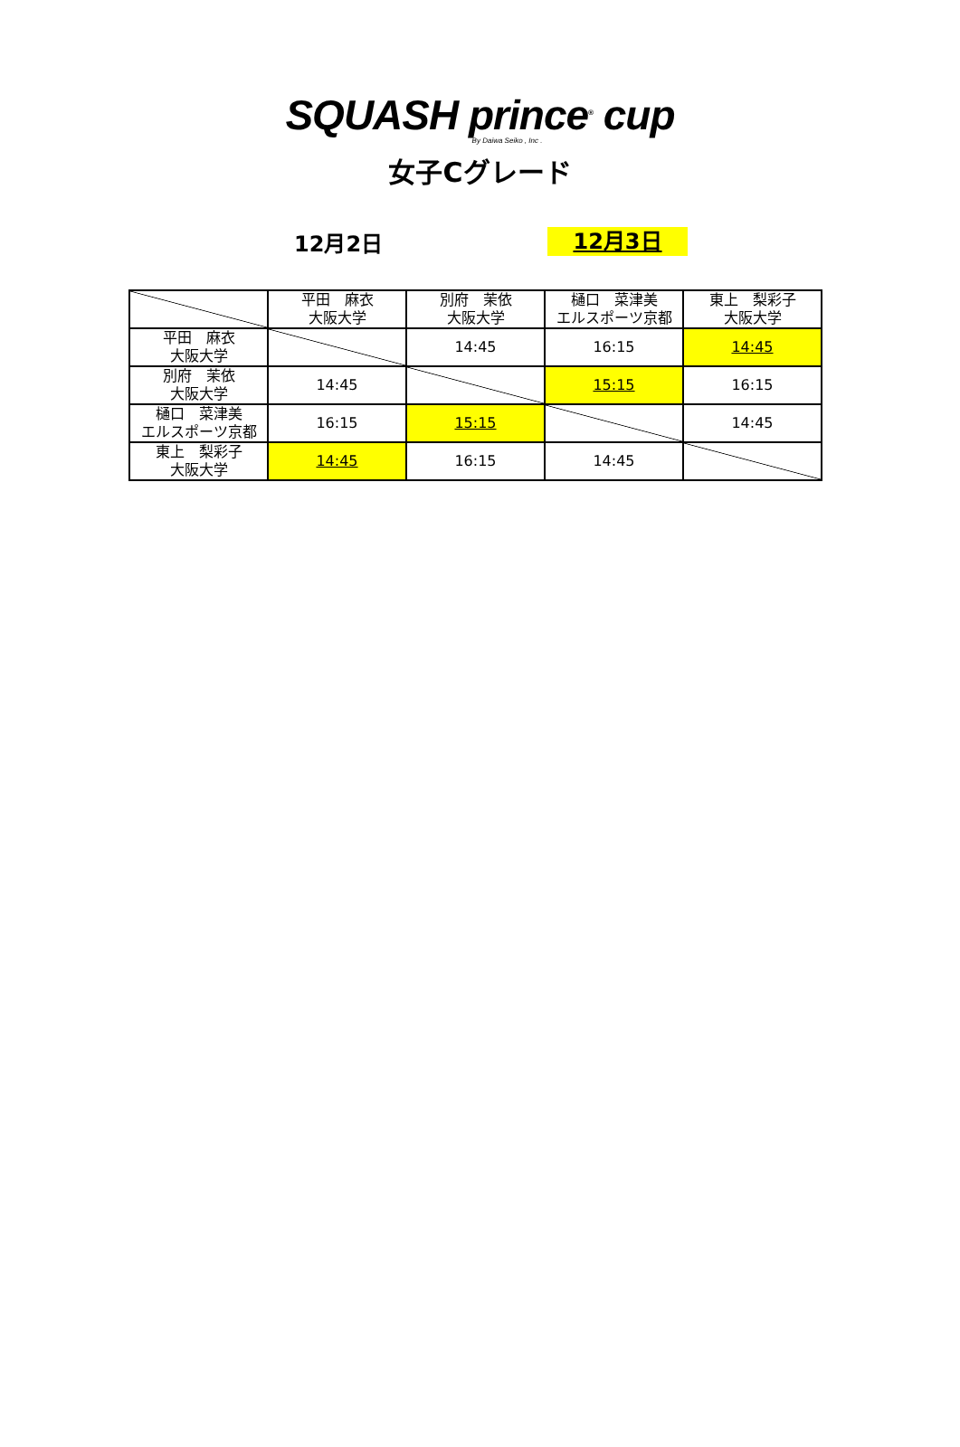SQUASH prince<sup>®</sup> cup
By Daiwa Seiko , Inc .
女子Cグレード
12月2日
12月3日
| | 平田 麻衣 大阪大学 | 別府 茉依 大阪大学 | 樋口 菜津美 エルスポーツ京都 | 東上 梨彩子 大阪大学 |
| 平田 麻衣 大阪大学 | | 14:45 | 16:15 | 14:45 |
| 別府 茉依 大阪大学 | 14:45 | | 15:15 | 16:15 |
| 樋口 菜津美 エルスポーツ京都 | 16:15 | 15:15 | | 14:45 |
| 東上 梨彩子 大阪大学 | 14:45 | 16:15 | 14:45 | |